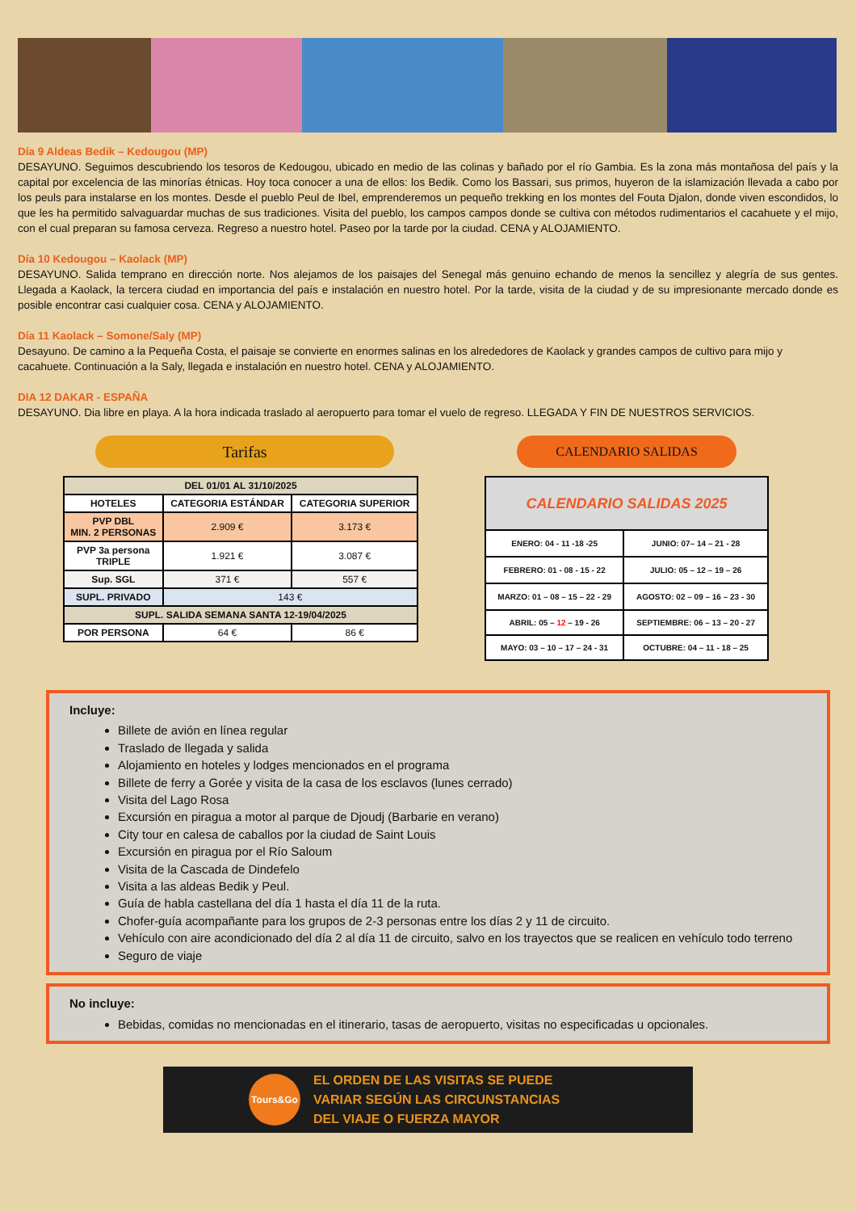Día 9 Aldeas Bedik – Kedougou (MP)
DESAYUNO. Seguimos descubriendo los tesoros de Kedougou, ubicado en medio de las colinas y bañado por el río Gambia. Es la zona más montañosa del país y la capital por excelencia de las minorías étnicas. Hoy toca conocer a una de ellos: los Bedik. Como los Bassari, sus primos, huyeron de la islamización llevada a cabo por los peuls para instalarse en los montes. Desde el pueblo Peul de Ibel, emprenderemos un pequeño trekking en los montes del Fouta Djalon, donde viven escondidos, lo que les ha permitido salvaguardar muchas de sus tradiciones. Visita del pueblo, los campos campos donde se cultiva con métodos rudimentarios el cacahuete y el mijo, con el cual preparan su famosa cerveza. Regreso a nuestro hotel. Paseo por la tarde por la ciudad. CENA y ALOJAMIENTO.
Día 10 Kedougou – Kaolack (MP)
DESAYUNO. Salida temprano en dirección norte. Nos alejamos de los paisajes del Senegal más genuino echando de menos la sencillez y alegría de sus gentes. Llegada a Kaolack, la tercera ciudad en importancia del país e instalación en nuestro hotel. Por la tarde, visita de la ciudad y de su impresionante mercado donde es posible encontrar casi cualquier cosa. CENA y ALOJAMIENTO.
Día 11 Kaolack – Somone/Saly (MP)
Desayuno. De camino a la Pequeña Costa, el paisaje se convierte en enormes salinas en los alrededores de Kaolack y grandes campos de cultivo para mijo y cacahuete. Continuación a la Saly, llegada e instalación en nuestro hotel. CENA y ALOJAMIENTO.
DIA 12 DAKAR - ESPAÑA
DESAYUNO. Dia libre en playa. A la hora indicada traslado al aeropuerto para tomar el vuelo de regreso. LLEGADA Y FIN DE NUESTROS SERVICIOS.
Tarifas
| DEL 01/01 AL 31/10/2025 | | |
| HOTELES | CATEGORIA ESTÁNDAR | CATEGORIA SUPERIOR |
| PVP DBL MIN. 2 PERSONAS | 2.909 € | 3.173 € |
| PVP 3a persona TRIPLE | 1.921 € | 3.087 € |
| Sup. SGL | 371 € | 557 € |
| SUPL. PRIVADO | 143 € | |
| SUPL. SALIDA SEMANA SANTA 12-19/04/2025 | | |
| POR PERSONA | 64 € | 86 € |
CALENDARIO SALIDAS
| CALENDARIO SALIDAS 2025 | |
| ENERO: 04 - 11 -18 -25 | JUNIO: 07– 14 – 21 - 28 |
| FEBRERO: 01 - 08 - 15 - 22 | JULIO: 05 – 12 – 19 – 26 |
| MARZO: 01 – 08 – 15 – 22 - 29 | AGOSTO: 02 – 09 – 16 – 23 - 30 |
| ABRIL: 05 – 12 – 19 - 26 | SEPTIEMBRE: 06 – 13 – 20 - 27 |
| MAYO: 03 – 10 – 17 – 24 - 31 | OCTUBRE: 04 – 11 - 18 – 25 |
Incluye:
Billete de avión en línea regular
Traslado de llegada y salida
Alojamiento en hoteles y lodges mencionados en el programa
Billete de ferry a Gorée y visita de la casa de los esclavos (lunes cerrado)
Visita del Lago Rosa
Excursión en piragua a motor al parque de Djoudj (Barbarie en verano)
City tour en calesa de caballos por la ciudad de Saint Louis
Excursión en piragua por el Río Saloum
Visita de la Cascada de Dindefelo
Visita a las aldeas Bedik y Peul.
Guía de habla castellana del día 1 hasta el día 11 de la ruta.
Chofer-guía acompañante para los grupos de 2-3 personas entre los días 2 y 11 de circuito.
Vehículo con aire acondicionado del día 2 al día 11 de circuito, salvo en los trayectos que se realicen en vehículo todo terreno
Seguro de viaje
No incluye:
Bebidas, comidas no mencionadas en el itinerario, tasas de aeropuerto, visitas no especificadas u opcionales.
Tours&Go
EL ORDEN DE LAS VISITAS SE PUEDE
VARIAR SEGÚN LAS CIRCUNSTANCIAS
DEL VIAJE O FUERZA MAYOR